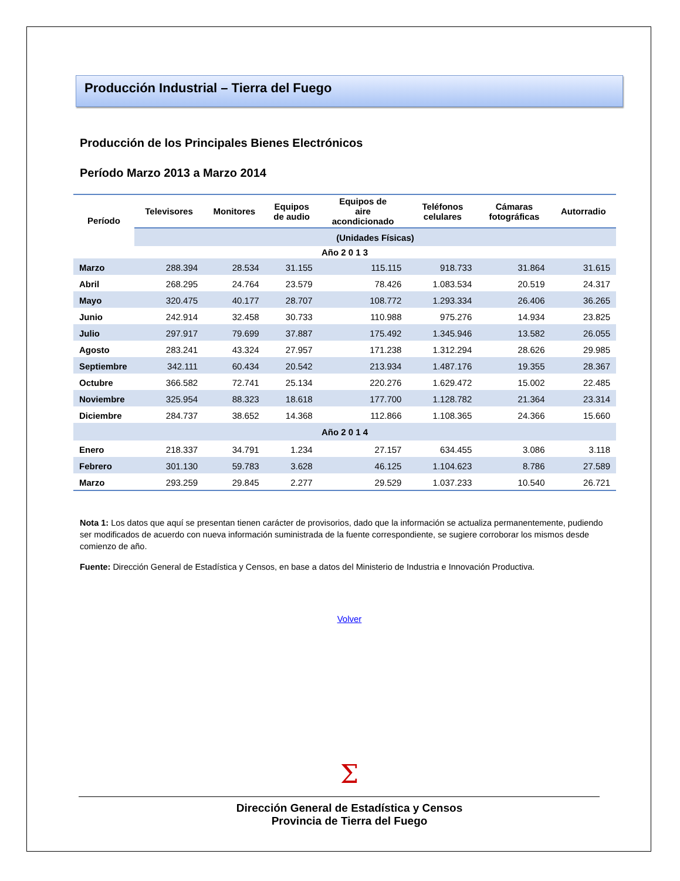Producción Industrial – Tierra del Fuego
Producción de los Principales Bienes Electrónicos
Período Marzo 2013 a Marzo 2014
| Período | Televisores | Monitores | Equipos de audio | Equipos de aire acondicionado | Teléfonos celulares | Cámaras fotográficas | Autorradio |
| --- | --- | --- | --- | --- | --- | --- | --- |
| | (Unidades Físicas) | | | | | | |
| Año 2 0 1 3 | | | | | | | |
| Marzo | 288.394 | 28.534 | 31.155 | 115.115 | 918.733 | 31.864 | 31.615 |
| Abril | 268.295 | 24.764 | 23.579 | 78.426 | 1.083.534 | 20.519 | 24.317 |
| Mayo | 320.475 | 40.177 | 28.707 | 108.772 | 1.293.334 | 26.406 | 36.265 |
| Junio | 242.914 | 32.458 | 30.733 | 110.988 | 975.276 | 14.934 | 23.825 |
| Julio | 297.917 | 79.699 | 37.887 | 175.492 | 1.345.946 | 13.582 | 26.055 |
| Agosto | 283.241 | 43.324 | 27.957 | 171.238 | 1.312.294 | 28.626 | 29.985 |
| Septiembre | 342.111 | 60.434 | 20.542 | 213.934 | 1.487.176 | 19.355 | 28.367 |
| Octubre | 366.582 | 72.741 | 25.134 | 220.276 | 1.629.472 | 15.002 | 22.485 |
| Noviembre | 325.954 | 88.323 | 18.618 | 177.700 | 1.128.782 | 21.364 | 23.314 |
| Diciembre | 284.737 | 38.652 | 14.368 | 112.866 | 1.108.365 | 24.366 | 15.660 |
| Año 2 0 1 4 | | | | | | | |
| Enero | 218.337 | 34.791 | 1.234 | 27.157 | 634.455 | 3.086 | 3.118 |
| Febrero | 301.130 | 59.783 | 3.628 | 46.125 | 1.104.623 | 8.786 | 27.589 |
| Marzo | 293.259 | 29.845 | 2.277 | 29.529 | 1.037.233 | 10.540 | 26.721 |
Nota 1: Los datos que aquí se presentan tienen carácter de provisorios, dado que la información se actualiza permanentemente, pudiendo ser modificados de acuerdo con nueva información suministrada de la fuente correspondiente, se sugiere corroborar los mismos desde comienzo de año.
Fuente: Dirección General de Estadística y Censos, en base a datos del Ministerio de Industria e Innovación Productiva.
Volver
Σ
Dirección General de Estadística y Censos
Provincia de Tierra del Fuego